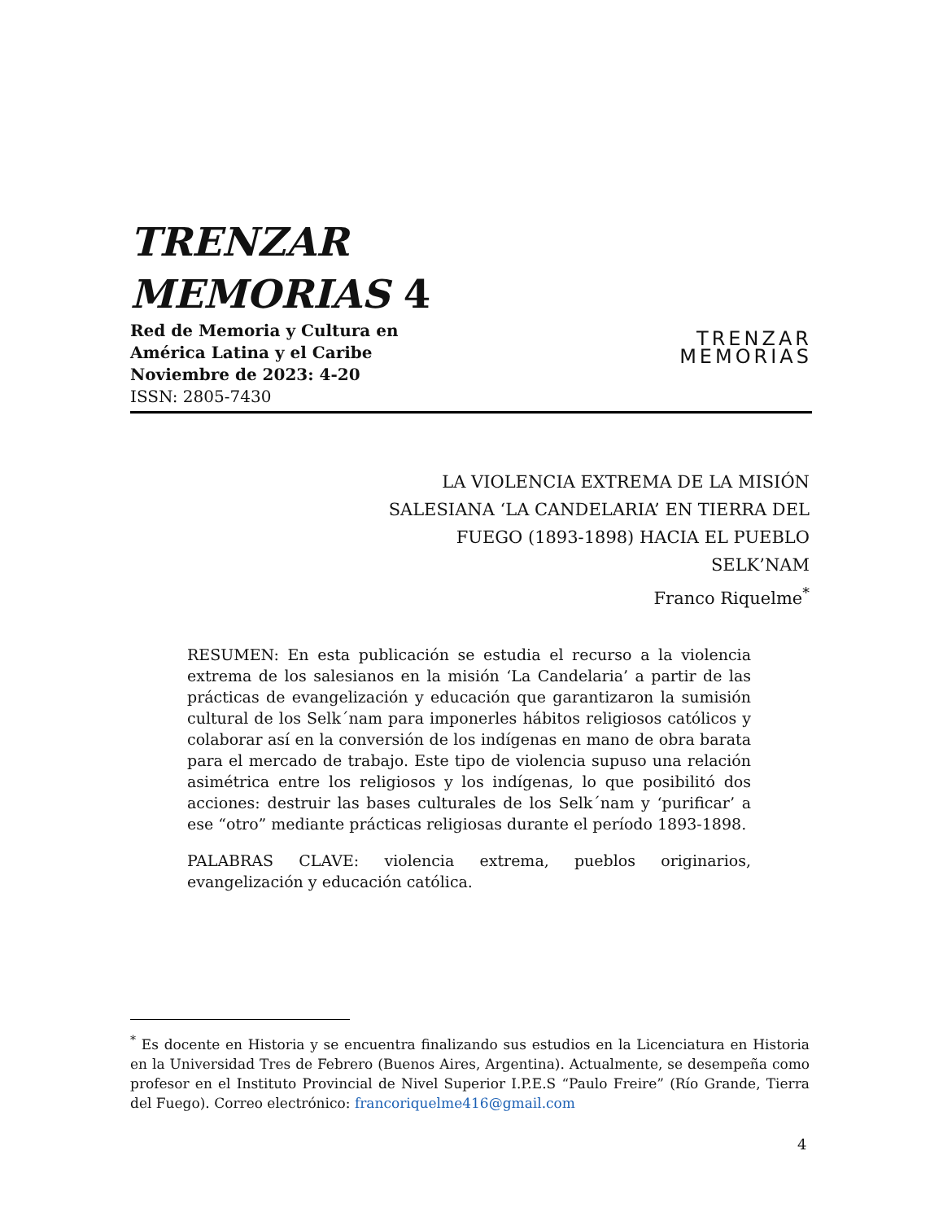TRENZAR
MEMORIAS 4
Red de Memoria y Cultura en
América Latina y el Caribe
Noviembre de 2023: 4-20
ISSN: 2805-7430
TRENZAR
MEMORIAS
LA VIOLENCIA EXTREMA DE LA MISIÓN SALESIANA ‘LA CANDELARIA’ EN TIERRA DEL FUEGO (1893-1898) HACIA EL PUEBLO SELK’NAM
Franco Riquelme<sup>*</sup>
RESUMEN: En esta publicación se estudia el recurso a la violencia extrema de los salesianos en la misión ‘La Candelaria’ a partir de las prácticas de evangelización y educación que garantizaron la sumisión cultural de los Selk´nam para imponerles hábitos religiosos católicos y colaborar así en la conversión de los indígenas en mano de obra barata para el mercado de trabajo. Este tipo de violencia supuso una relación asimétrica entre los religiosos y los indígenas, lo que posibilitó dos acciones: destruir las bases culturales de los Selk´nam y ‘purificar’ a ese “otro” mediante prácticas religiosas durante el período 1893-1898.
PALABRAS CLAVE: violencia extrema, pueblos originarios, evangelización y educación católica.
<sup>*</sup> Es docente en Historia y se encuentra finalizando sus estudios en la Licenciatura en Historia en la Universidad Tres de Febrero (Buenos Aires, Argentina). Actualmente, se desempeña como profesor en el Instituto Provincial de Nivel Superior I.P.E.S “Paulo Freire” (Río Grande, Tierra del Fuego). Correo electrónico: francoriquelme416@gmail.com
4